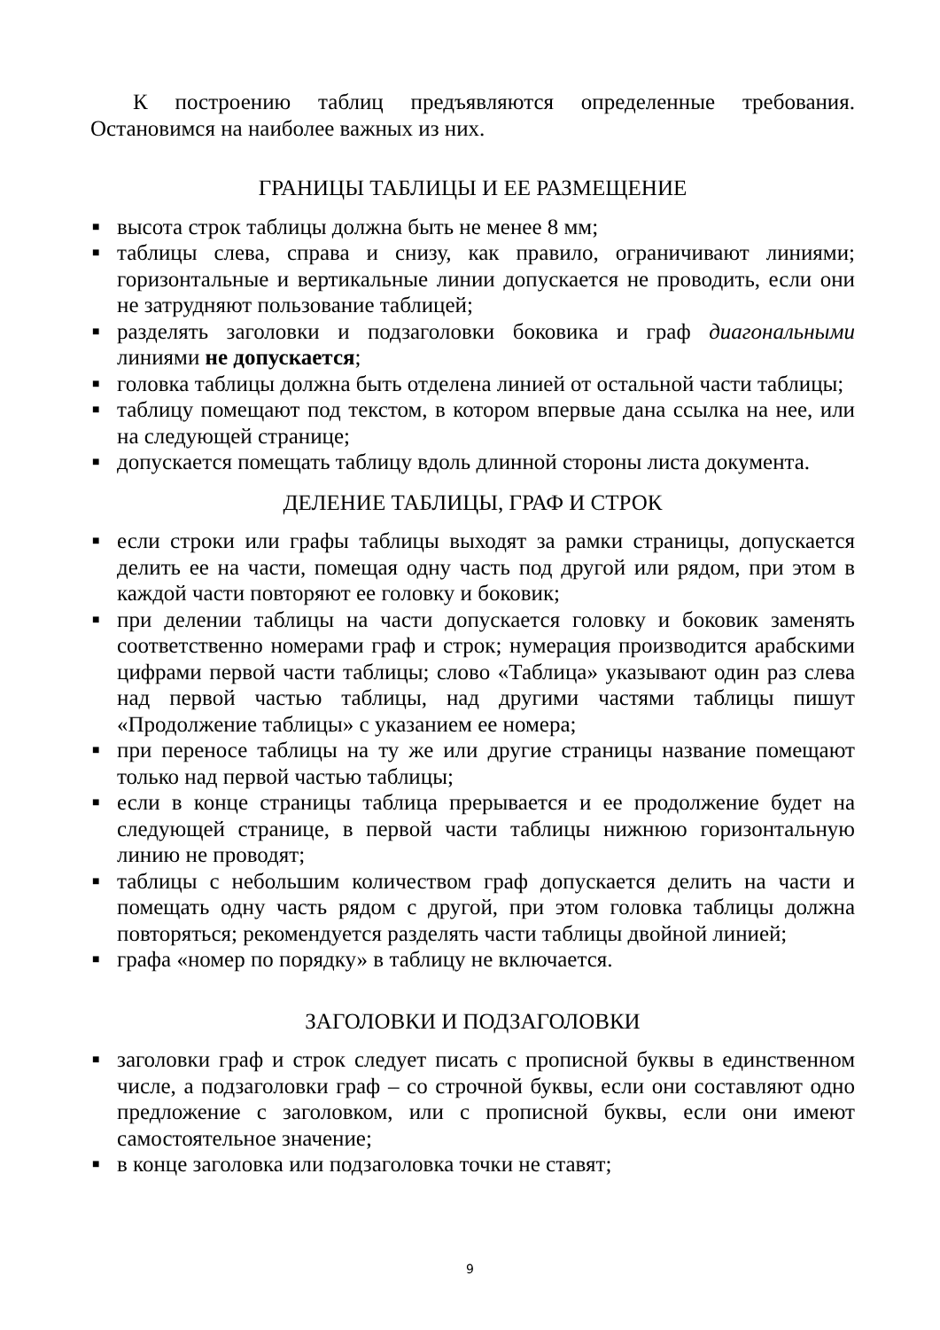К построению таблиц предъявляются определенные требования. Остановимся на наиболее важных из них.
ГРАНИЦЫ ТАБЛИЦЫ И ЕЕ РАЗМЕЩЕНИЕ
■ высота строк таблицы должна быть не менее 8 мм;
■ таблицы слева, справа и снизу, как правило, ограничивают линиями; горизонтальные и вертикальные линии допускается не проводить, если они не затрудняют пользование таблицей;
■ разделять заголовки и подзаголовки боковика и граф диагональными линиями не допускается;
■ головка таблицы должна быть отделена линией от остальной части таблицы;
■ таблицу помещают под текстом, в котором впервые дана ссылка на нее, или на следующей странице;
■ допускается помещать таблицу вдоль длинной стороны листа документа.
ДЕЛЕНИЕ ТАБЛИЦЫ, ГРАФ И СТРОК
■ если строки или графы таблицы выходят за рамки страницы, допускается делить ее на части, помещая одну часть под другой или рядом, при этом в каждой части повторяют ее головку и боковик;
■ при делении таблицы на части допускается головку и боковик заменять соответственно номерами граф и строк; нумерация производится арабскими цифрами первой части таблицы; слово «Таблица» указывают один раз слева над первой частью таблицы, над другими частями таблицы пишут «Продолжение таблицы» с указанием ее номера;
■ при переносе таблицы на ту же или другие страницы название помещают только над первой частью таблицы;
■ если в конце страницы таблица прерывается и ее продолжение будет на следующей странице, в первой части таблицы нижнюю горизонтальную линию не проводят;
■ таблицы с небольшим количеством граф допускается делить на части и помещать одну часть рядом с другой, при этом головка таблицы должна повторяться; рекомендуется разделять части таблицы двойной линией;
■ графа «номер по порядку» в таблицу не включается.
ЗАГОЛОВКИ И ПОДЗАГОЛОВКИ
■ заголовки граф и строк следует писать с прописной буквы в единственном числе, а подзаголовки граф – со строчной буквы, если они составляют одно предложение с заголовком, или с прописной буквы, если они имеют самостоятельное значение;
■ в конце заголовка или подзаголовка точки не ставят;
9